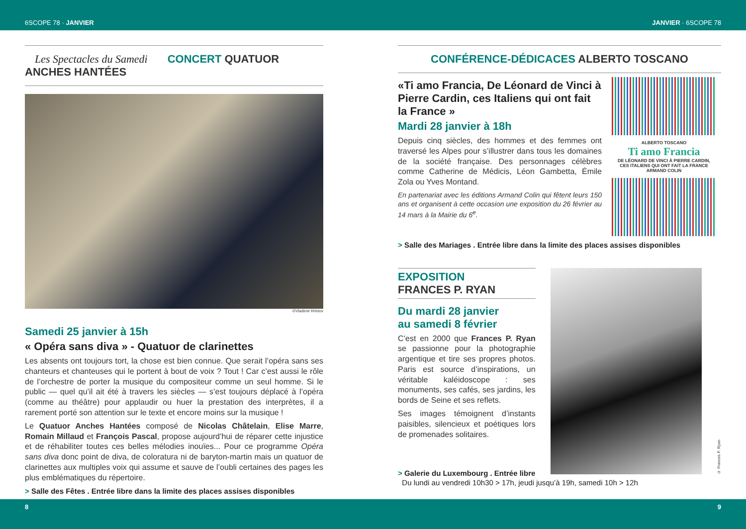6SCOPE 78 · JANVIER JANVIER · 6SCOPE 78
Les Spectacles du Samedi CONCERT QUATUOR ANCHES HANTÉES
©Vladimir Hristov
Samedi 25 janvier à 15h
« Opéra sans diva » - Quatuor de clarinettes
Les absents ont toujours tort, la chose est bien connue. Que serait l’opéra sans ses chanteurs et chanteuses qui le portent à bout de voix ? Tout ! Car c’est aussi le rôle de l’orchestre de porter la musique du compositeur comme un seul homme. Si le public — quel qu’il ait été à travers les siècles — s’est toujours déplacé à l’opéra (comme au théâtre) pour applaudir ou huer la prestation des interprètes, il a rarement porté son attention sur le texte et encore moins sur la musique !
Le Quatuor Anches Hantées composé de Nicolas Châtelain, Elise Marre, Romain Millaud et François Pascal, propose aujourd’hui de réparer cette injustice et de réhabiliter toutes ces belles mélodies inouïes... Pour ce programme Opéra sans diva donc point de diva, de coloratura ni de baryton-martin mais un quatuor de clarinettes aux multiples voix qui assume et sauve de l’oubli certaines des pages les plus emblématiques du répertoire.
> Salle des Fêtes . Entrée libre dans la limite des places assises disponibles
CONFÉRENCE-DÉDICACES ALBERTO TOSCANO
«Ti amo Francia, De Léonard de Vinci à Pierre Cardin, ces Italiens qui ont fait la France »
Mardi 28 janvier à 18h
Depuis cinq siècles, des hommes et des femmes ont traversé les Alpes pour s’illustrer dans tous les domaines de la société française. Des personnages célèbres comme Catherine de Médicis, Léon Gambetta, Émile Zola ou Yves Montand.
En partenariat avec les éditions Armand Colin qui fêtent leurs 150 ans et organisent à cette occasion une exposition du 26 février au 14 mars à la Mairie du 6<sup>e</sup>.
ALBERTO TOSCANO
Ti amo Francia
DE LÉONARD DE VINCI À PIERRE CARDIN, CES ITALIENS QUI ONT FAIT LA FRANCE
ARMAND COLIN
> Salle des Mariages . Entrée libre dans la limite des places assises disponibles
EXPOSITION
FRANCES P. RYAN
Du mardi 28 janvier
au samedi 8 février
C’est en 2000 que Frances P. Ryan se passionne pour la photographie argentique et tire ses propres photos. Paris est source d’inspirations, un véritable kaléidoscope : ses monuments, ses cafés, ses jardins, les bords de Seine et ses reflets.
Ses images témoignent d’instants paisibles, silencieux et poétiques lors de promenades solitaires.
© Frances P. Ryan
> Galerie du Luxembourg . Entrée libre
Du lundi au vendredi 10h30 > 17h, jeudi jusqu’à 19h, samedi 10h > 12h
8 9